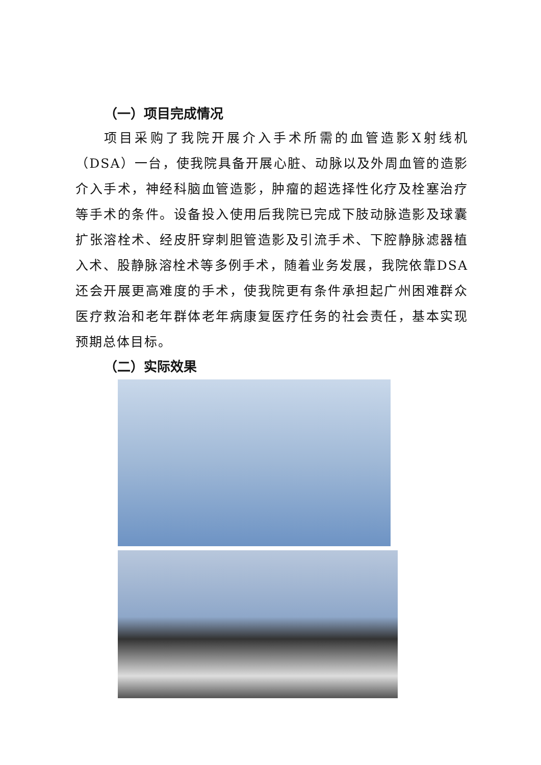（一）项目完成情况
项目采购了我院开展介入手术所需的血管造影X射线机（DSA）一台，使我院具备开展心脏、动脉以及外周血管的造影介入手术，神经科脑血管造影，肿瘤的超选择性化疗及栓塞治疗等手术的条件。设备投入使用后我院已完成下肢动脉造影及球囊扩张溶栓术、经皮肝穿刺胆管造影及引流手术、下腔静脉滤器植入术、股静脉溶栓术等多例手术，随着业务发展，我院依靠DSA还会开展更高难度的手术，使我院更有条件承担起广州困难群众医疗救治和老年群体老年病康复医疗任务的社会责任，基本实现预期总体目标。
（二）实际效果